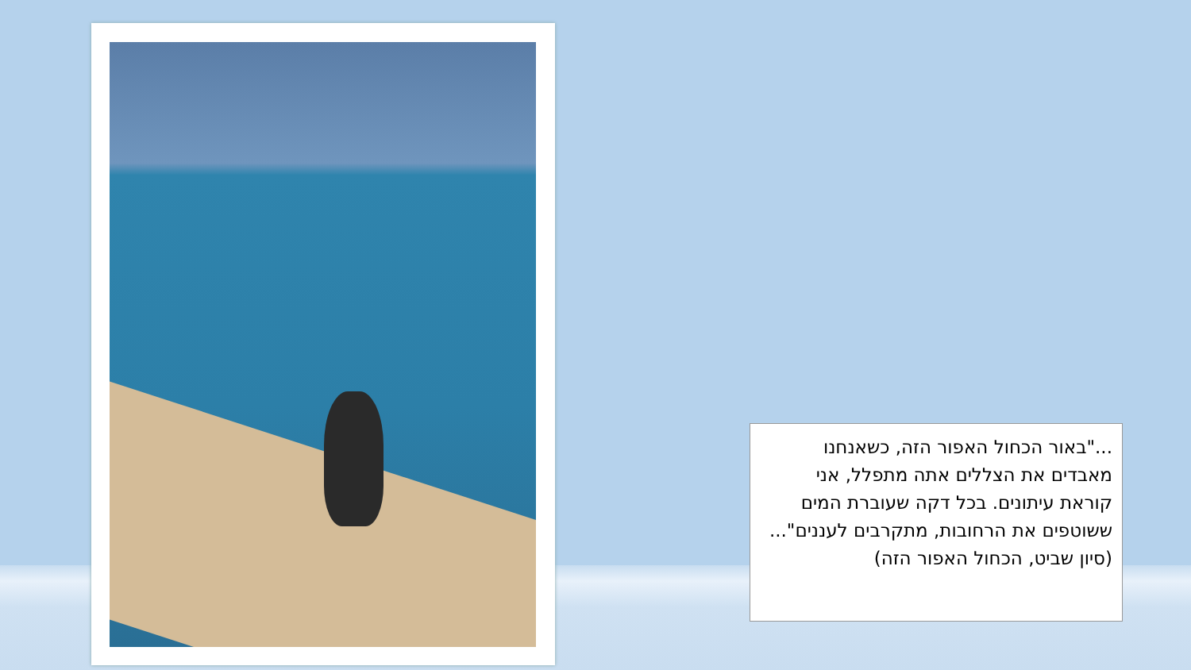..."באור הכחול האפור הזה, כשאנחנו מאבדים את הצללים אתה מתפלל, אני קוראת עיתונים. בכל דקה שעוברת המים ששוטפים את הרחובות, מתקרבים לעננים"...
(סיון שביט, הכחול האפור הזה)